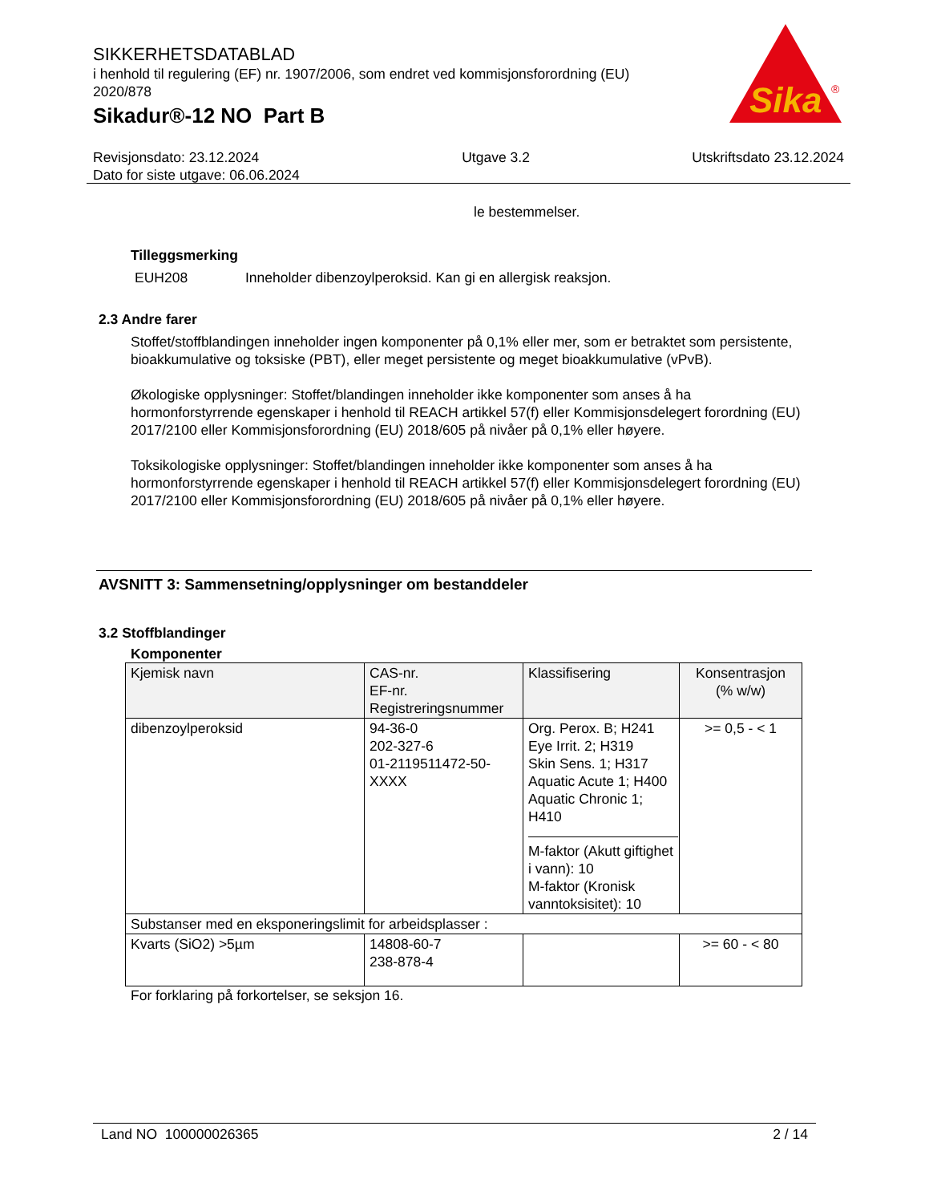SIKKERHETSDATABLAD
i henhold til regulering (EF) nr. 1907/2006, som endret ved kommisjonsforordning (EU) 2020/878
Sikadur®-12 NO Part B
Sika
®
Revisjonsdato: 23.12.2024
Dato for siste utgave: 06.06.2024
Utgave 3.2 Utskriftsdato 23.12.2024
le bestemmelser.
Tilleggsmerking
EUH208 Inneholder dibenzoylperoksid. Kan gi en allergisk reaksjon.
2.3 Andre farer
Stoffet/stoffblandingen inneholder ingen komponenter på 0,1% eller mer, som er betraktet som persistente, bioakkumulative og toksiske (PBT), eller meget persistente og meget bioakkumulative (vPvB).
Økologiske opplysninger: Stoffet/blandingen inneholder ikke komponenter som anses å ha hormonforstyrrende egenskaper i henhold til REACH artikkel 57(f) eller Kommisjonsdelegert forordning (EU) 2017/2100 eller Kommisjonsforordning (EU) 2018/605 på nivåer på 0,1% eller høyere.
Toksikologiske opplysninger: Stoffet/blandingen inneholder ikke komponenter som anses å ha hormonforstyrrende egenskaper i henhold til REACH artikkel 57(f) eller Kommisjonsdelegert forordning (EU) 2017/2100 eller Kommisjonsforordning (EU) 2018/605 på nivåer på 0,1% eller høyere.
AVSNITT 3: Sammensetning/opplysninger om bestanddeler
3.2 Stoffblandinger
Komponenter
| Kjemisk navn | CAS-nr. EF-nr. Registreringsnummer | Klassifisering | Konsentrasjon (% w/w) |
| --- | --- | --- | --- |
| dibenzoylperoksid | 94-36-0 202-327-6 01-2119511472-50-XXXX | Org. Perox. B; H241 Eye Irrit. 2; H319 Skin Sens. 1; H317 Aquatic Acute 1; H400 Aquatic Chronic 1; H410 M-faktor (Akutt giftighet i vann): 10 M-faktor (Kronisk vanntoksisitet): 10 | >= 0,5 - < 1 |
| Substanser med en eksponeringslimit for arbeidsplasser : | | | |
| Kvarts (SiO2) >5µm | 14808-60-7 238-878-4 | | >= 60 - < 80 |
For forklaring på forkortelser, se seksjon 16.
Land NO 100000026365 2 / 14